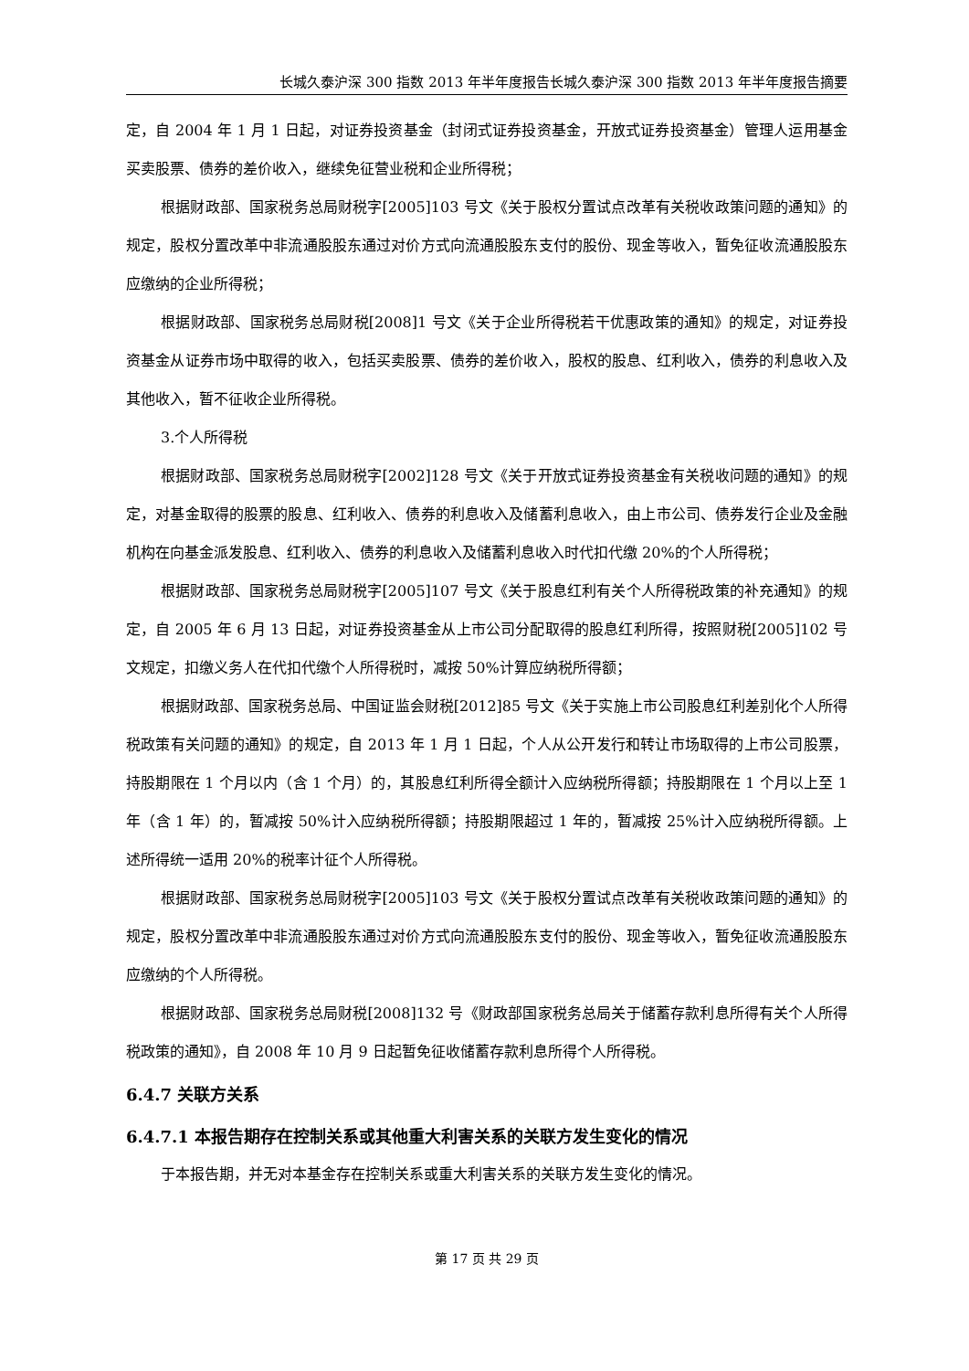长城久泰沪深 300 指数 2013 年半年度报告长城久泰沪深 300 指数 2013 年半年度报告摘要
定，自 2004 年 1 月 1 日起，对证券投资基金（封闭式证券投资基金，开放式证券投资基金）管理人运用基金买卖股票、债券的差价收入，继续免征营业税和企业所得税；
根据财政部、国家税务总局财税字[2005]103 号文《关于股权分置试点改革有关税收政策问题的通知》的规定，股权分置改革中非流通股股东通过对价方式向流通股股东支付的股份、现金等收入，暂免征收流通股股东应缴纳的企业所得税；
根据财政部、国家税务总局财税[2008]1 号文《关于企业所得税若干优惠政策的通知》的规定，对证券投资基金从证券市场中取得的收入，包括买卖股票、债券的差价收入，股权的股息、红利收入，债券的利息收入及其他收入，暂不征收企业所得税。
3.个人所得税
根据财政部、国家税务总局财税字[2002]128 号文《关于开放式证券投资基金有关税收问题的通知》的规定，对基金取得的股票的股息、红利收入、债券的利息收入及储蓄利息收入，由上市公司、债券发行企业及金融机构在向基金派发股息、红利收入、债券的利息收入及储蓄利息收入时代扣代缴 20%的个人所得税；
根据财政部、国家税务总局财税字[2005]107 号文《关于股息红利有关个人所得税政策的补充通知》的规定，自 2005 年 6 月 13 日起，对证券投资基金从上市公司分配取得的股息红利所得，按照财税[2005]102 号文规定，扣缴义务人在代扣代缴个人所得税时，减按 50%计算应纳税所得额；
根据财政部、国家税务总局、中国证监会财税[2012]85 号文《关于实施上市公司股息红利差别化个人所得税政策有关问题的通知》的规定，自 2013 年 1 月 1 日起，个人从公开发行和转让市场取得的上市公司股票，持股期限在 1 个月以内（含 1 个月）的，其股息红利所得全额计入应纳税所得额；持股期限在 1 个月以上至 1 年（含 1 年）的，暂减按 50%计入应纳税所得额；持股期限超过 1 年的，暂减按 25%计入应纳税所得额。上述所得统一适用 20%的税率计征个人所得税。
根据财政部、国家税务总局财税字[2005]103 号文《关于股权分置试点改革有关税收政策问题的通知》的规定，股权分置改革中非流通股股东通过对价方式向流通股股东支付的股份、现金等收入，暂免征收流通股股东应缴纳的个人所得税。
根据财政部、国家税务总局财税[2008]132 号《财政部国家税务总局关于储蓄存款利息所得有关个人所得税政策的通知》，自 2008 年 10 月 9 日起暂免征收储蓄存款利息所得个人所得税。
6.4.7 关联方关系
6.4.7.1 本报告期存在控制关系或其他重大利害关系的关联方发生变化的情况
于本报告期，并无对本基金存在控制关系或重大利害关系的关联方发生变化的情况。
第 17 页 共 29 页